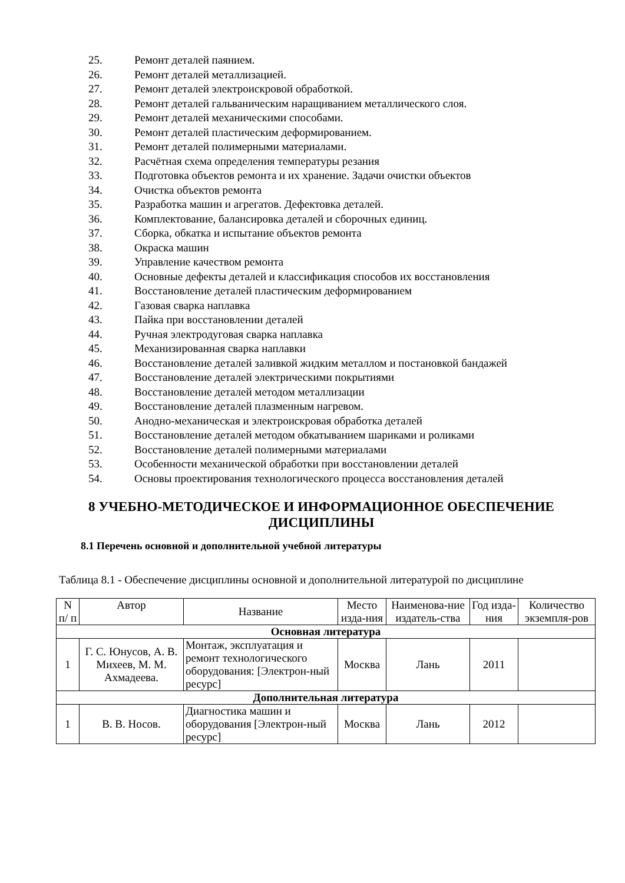25. Ремонт деталей паянием.
26. Ремонт деталей металлизацией.
27. Ремонт деталей электроискровой обработкой.
28. Ремонт деталей гальваническим наращиванием металлического слоя.
29. Ремонт деталей механическими способами.
30. Ремонт деталей пластическим деформированием.
31. Ремонт деталей полимерными материалами.
32. Расчётная схема определения температуры резания
33. Подготовка объектов ремонта и их хранение. Задачи очистки объектов
34. Очистка объектов ремонта
35. Разработка машин и агрегатов. Дефектовка деталей.
36. Комплектование, балансировка деталей и сборочных единиц.
37. Сборка, обкатка и испытание объектов ремонта
38. Окраска машин
39. Управление качеством ремонта
40. Основные дефекты деталей и классификация способов их восстановления
41. Восстановление деталей пластическим деформированием
42. Газовая сварка наплавка
43. Пайка при восстановлении деталей
44. Ручная электродуговая сварка наплавка
45. Механизированная сварка наплавки
46. Восстановление деталей заливкой жидким металлом и постановкой бандажей
47. Восстановление деталей электрическими покрытиями
48. Восстановление деталей методом металлизации
49. Восстановление деталей плазменным нагревом.
50. Анодно-механическая и электроискровая обработка деталей
51. Восстановление деталей методом обкатыванием шариками и роликами
52. Восстановление деталей полимерными материалами
53. Особенности механической обработки при восстановлении деталей
54. Основы проектирования технологического процесса восстановления деталей
8 УЧЕБНО-МЕТОДИЧЕСКОЕ И ИНФОРМАЦИОННОЕ ОБЕСПЕЧЕНИЕ ДИСЦИПЛИНЫ
8.1 Перечень основной и дополнительной учебной литературы
Таблица 8.1 - Обеспечение дисциплины основной и дополнительной литературой по дисциплине
| N п/ п | Автор | Название | Место изда-ния | Наименова-ние издатель-ства | Год изда-ния | Количество экземпля-ров |
| --- | --- | --- | --- | --- | --- | --- |
| Основная литература | | | | | | |
| 1 | Г. С. Юнусов, А. В. Михеев, М. М. Ахмадеева. | Монтаж, эксплуатация и ремонт технологического оборудования: [Электрон-ный ресурс] | Москва | Лань | 2011 | |
| Дополнительная литература | | | | | | |
| 1 | В. В. Носов. | Диагностика машин и оборудования [Электрон-ный ресурс] | Москва | Лань | 2012 | |